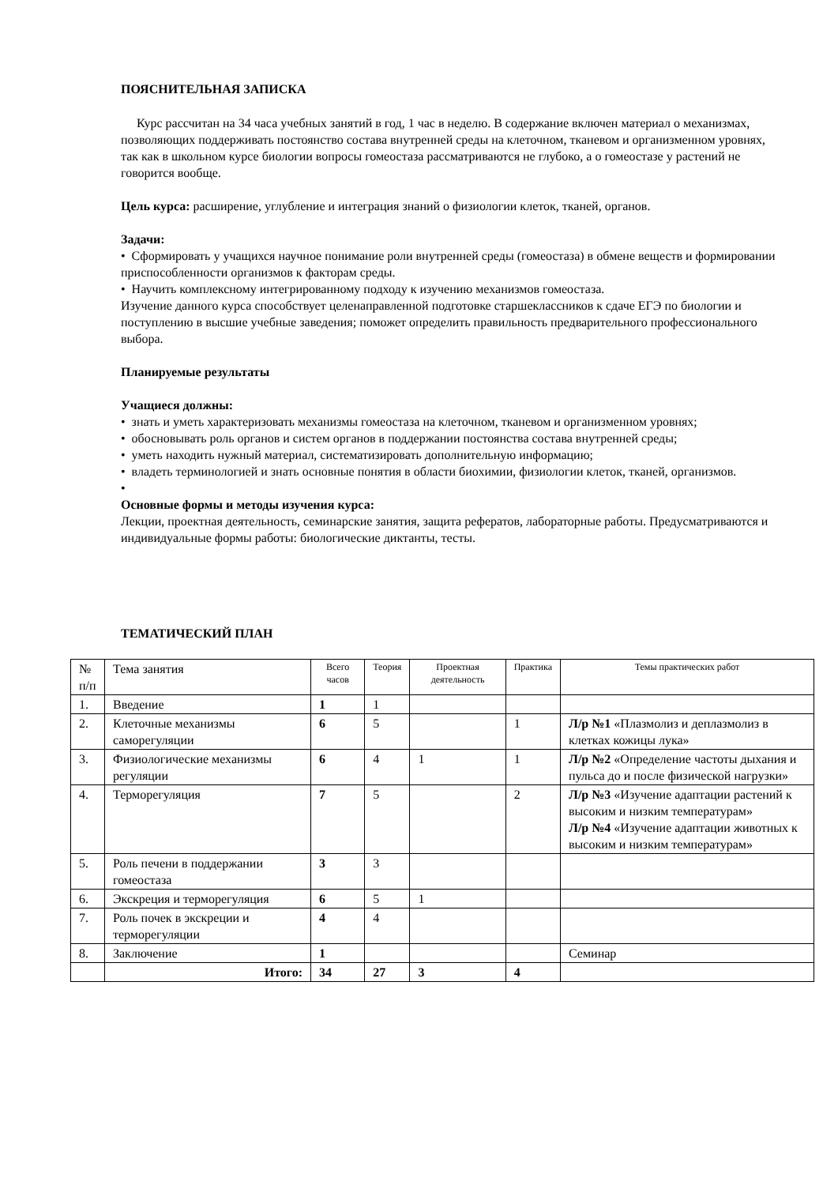ПОЯСНИТЕЛЬНАЯ ЗАПИСКА
Курс рассчитан на 34 часа учебных занятий в год, 1 час в неделю. В содержание включен материал о механизмах, позволяющих поддерживать постоянство состава внутренней среды на клеточном, тканевом и организменном уровнях, так как в школьном курсе биологии вопросы гомеостаза рассматриваются не глубоко, а о гомеостазе у растений не говорится вообще.
Цель курса: расширение, углубление и интеграция знаний о физиологии клеток, тканей, органов.
Задачи:
• Сформировать у учащихся научное понимание роли внутренней среды (гомеостаза) в обмене веществ и формировании приспособленности организмов к факторам среды.
• Научить комплексному интегрированному подходу к изучению механизмов гомеостаза.
Изучение данного курса способствует целенаправленной подготовке старшеклассников к сдаче ЕГЭ по биологии и поступлению в высшие учебные заведения; поможет определить правильность предварительного профессионального выбора.
Планируемые результаты
Учащиеся должны:
• знать и уметь характеризовать механизмы гомеостаза на клеточном, тканевом и организменном уровнях;
• обосновывать роль органов и систем органов в поддержании постоянства состава внутренней среды;
• уметь находить нужный материал, систематизировать дополнительную информацию;
• владеть терминологией и знать основные понятия в области биохимии, физиологии клеток, тканей, организмов.
•
Основные формы и методы изучения курса:
Лекции, проектная деятельность, семинарские занятия, защита рефератов, лабораторные работы. Предусматриваются и индивидуальные формы работы: биологические диктанты, тесты.
ТЕМАТИЧЕСКИЙ ПЛАН
| № п/п | Тема занятия | Всего часов | Теория | Проектная деятельность | Практика | Темы практических работ |
| 1. | Введение | 1 | 1 | | | |
| 2. | Клеточные механизмы саморегуляции | 6 | 5 | | 1 | Л/р №1 «Плазмолиз и деплазмолиз в клетках кожицы лука» |
| 3. | Физиологические механизмы регуляции | 6 | 4 | 1 | 1 | Л/р №2 «Определение частоты дыхания и пульса до и после физической нагрузки» |
| 4. | Терморегуляция | 7 | 5 | | 2 | Л/р №3 «Изучение адаптации растений к высоким и низким температурам» Л/р №4 «Изучение адаптации животных к высоким и низким температурам» |
| 5. | Роль печени в поддержании гомеостаза | 3 | 3 | | | |
| 6. | Экскреция и терморегуляция | 6 | 5 | 1 | | |
| 7. | Роль почек в экскреции и терморегуляции | 4 | 4 | | | |
| 8. | Заключение | 1 | | | | Семинар |
| | Итого: | 34 | 27 | 3 | 4 | |